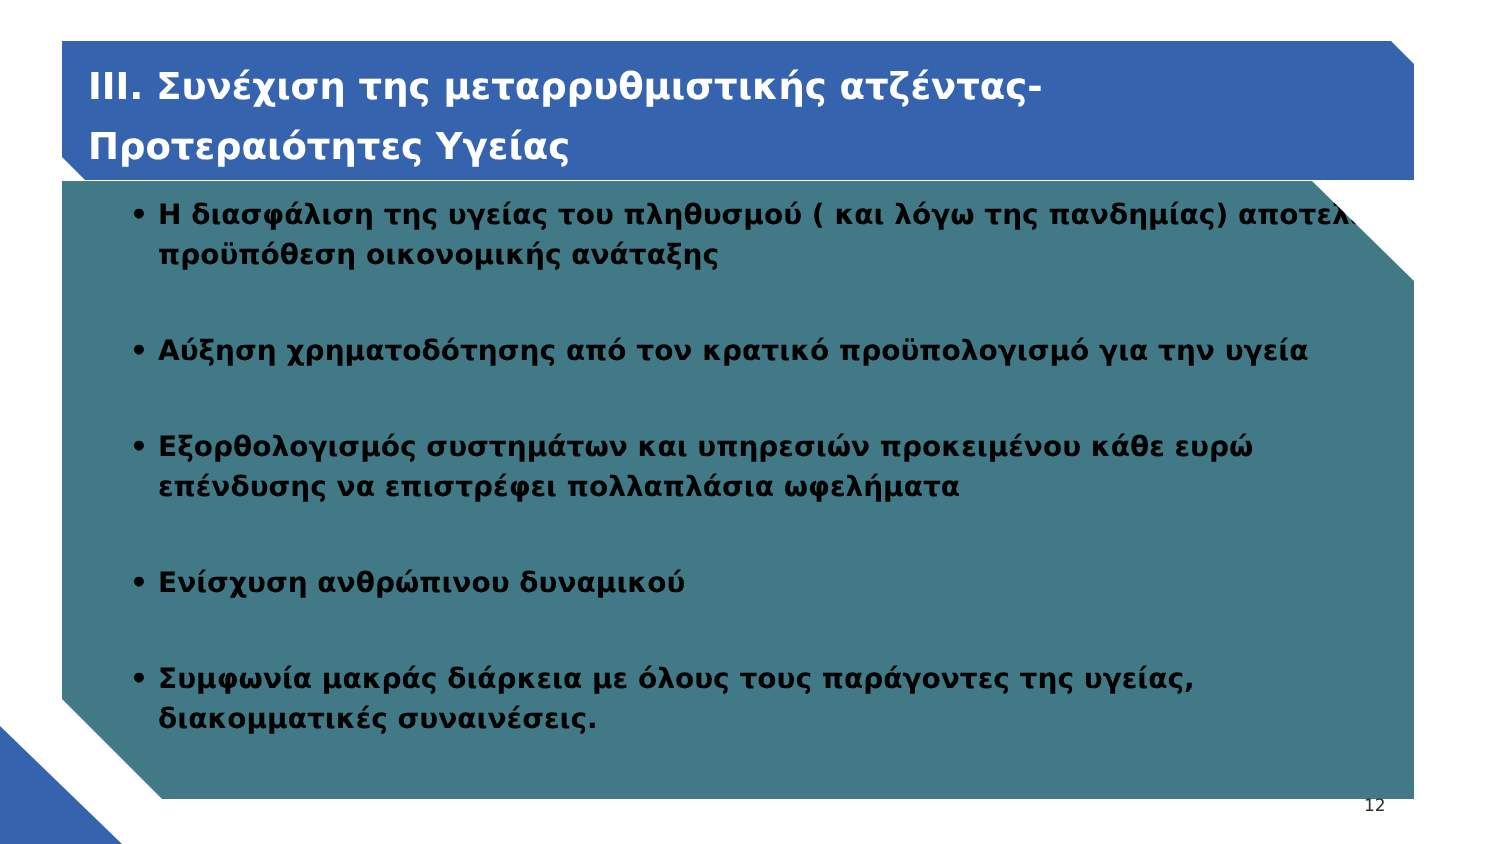ΙΙΙ. Συνέχιση της μεταρρυθμιστικής ατζέντας-
Προτεραιότητες Υγείας
• Η διασφάλιση της υγείας του πληθυσμού ( και λόγω της πανδημίας) αποτελεί προϋπόθεση οικονομικής ανάταξης
• Αύξηση χρηματοδότησης από τον κρατικό προϋπολογισμό για την υγεία
• Εξορθολογισμός συστημάτων και υπηρεσιών προκειμένου κάθε ευρώ επένδυσης να επιστρέφει πολλαπλάσια ωφελήματα
• Ενίσχυση ανθρώπινου δυναμικού
• Συμφωνία μακράς διάρκεια με όλους τους παράγοντες της υγείας, διακομματικές συναινέσεις.
12